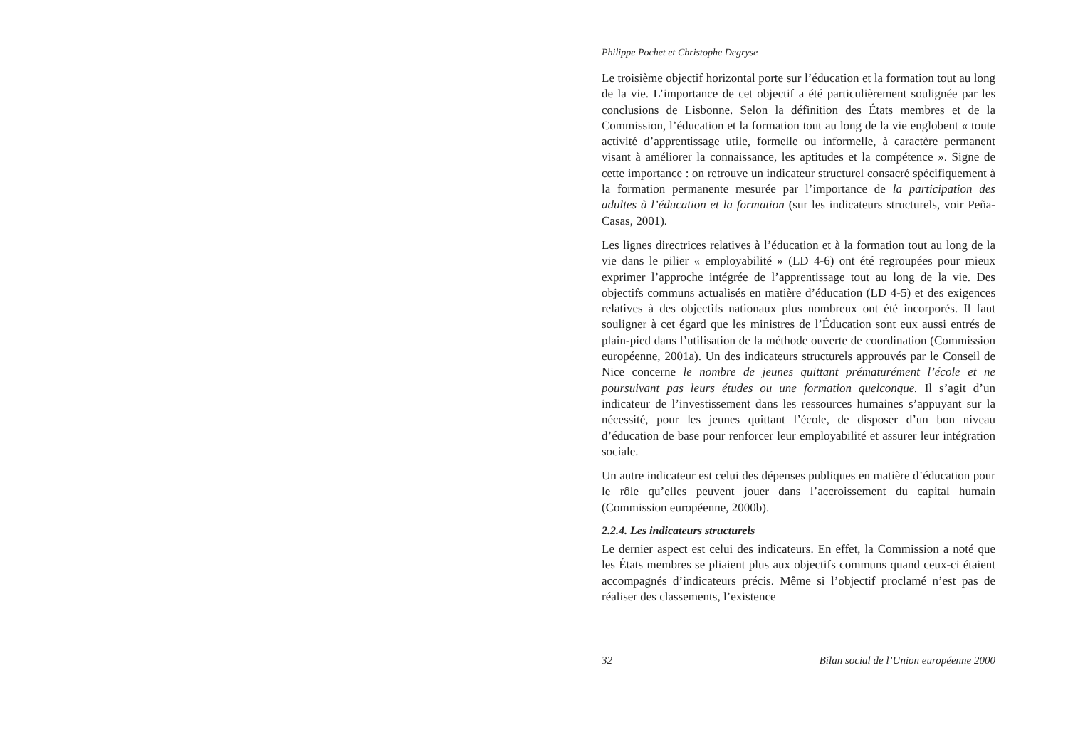Philippe Pochet et Christophe Degryse
Le troisième objectif horizontal porte sur l’éducation et la formation tout au long de la vie. L’importance de cet objectif a été particulièrement soulignée par les conclusions de Lisbonne. Selon la définition des États membres et de la Commission, l’éducation et la formation tout au long de la vie englobent « toute activité d’apprentissage utile, formelle ou informelle, à caractère permanent visant à améliorer la connaissance, les aptitudes et la compétence ». Signe de cette importance : on retrouve un indicateur structurel consacré spécifiquement à la formation permanente mesurée par l’importance de la participation des adultes à l’éducation et la formation (sur les indicateurs structurels, voir Peña-Casas, 2001).
Les lignes directrices relatives à l’éducation et à la formation tout au long de la vie dans le pilier « employabilité » (LD 4-6) ont été regroupées pour mieux exprimer l’approche intégrée de l’apprentissage tout au long de la vie. Des objectifs communs actualisés en matière d’éducation (LD 4-5) et des exigences relatives à des objectifs nationaux plus nombreux ont été incorporés. Il faut souligner à cet égard que les ministres de l’Éducation sont eux aussi entrés de plain-pied dans l’utilisation de la méthode ouverte de coordination (Commission européenne, 2001a). Un des indicateurs structurels approuvés par le Conseil de Nice concerne le nombre de jeunes quittant prématurément l’école et ne poursuivant pas leurs études ou une formation quelconque. Il s’agit d’un indicateur de l’investissement dans les ressources humaines s’appuyant sur la nécessité, pour les jeunes quittant l’école, de disposer d’un bon niveau d’éducation de base pour renforcer leur employabilité et assurer leur intégration sociale.
Un autre indicateur est celui des dépenses publiques en matière d’éducation pour le rôle qu’elles peuvent jouer dans l’accroissement du capital humain (Commission européenne, 2000b).
2.2.4. Les indicateurs structurels
Le dernier aspect est celui des indicateurs. En effet, la Commission a noté que les États membres se pliaient plus aux objectifs communs quand ceux-ci étaient accompagnés d’indicateurs précis. Même si l’objectif proclamé n’est pas de réaliser des classements, l’existence
32 Bilan social de l’Union européenne 2000